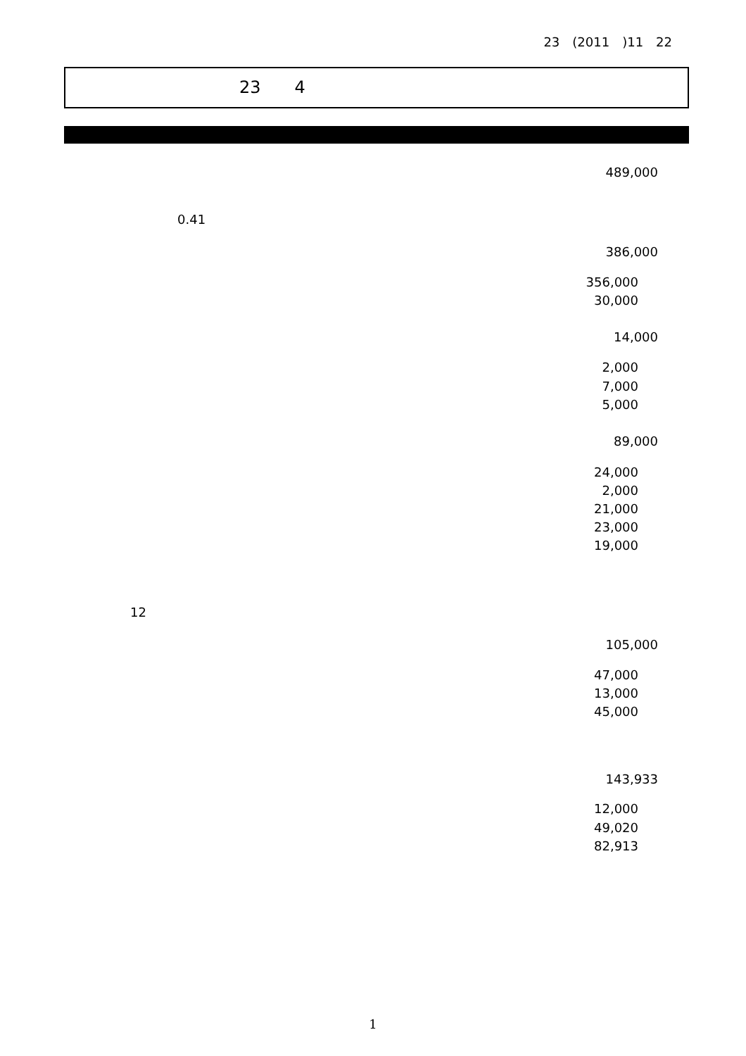23　(2011　)11　22
23　　4
489,000
0.41
386,000
356,000
30,000
14,000
2,000
7,000
5,000
89,000
24,000
2,000
21,000
23,000
19,000
12
105,000
47,000
13,000
45,000
143,933
12,000
49,020
82,913
1